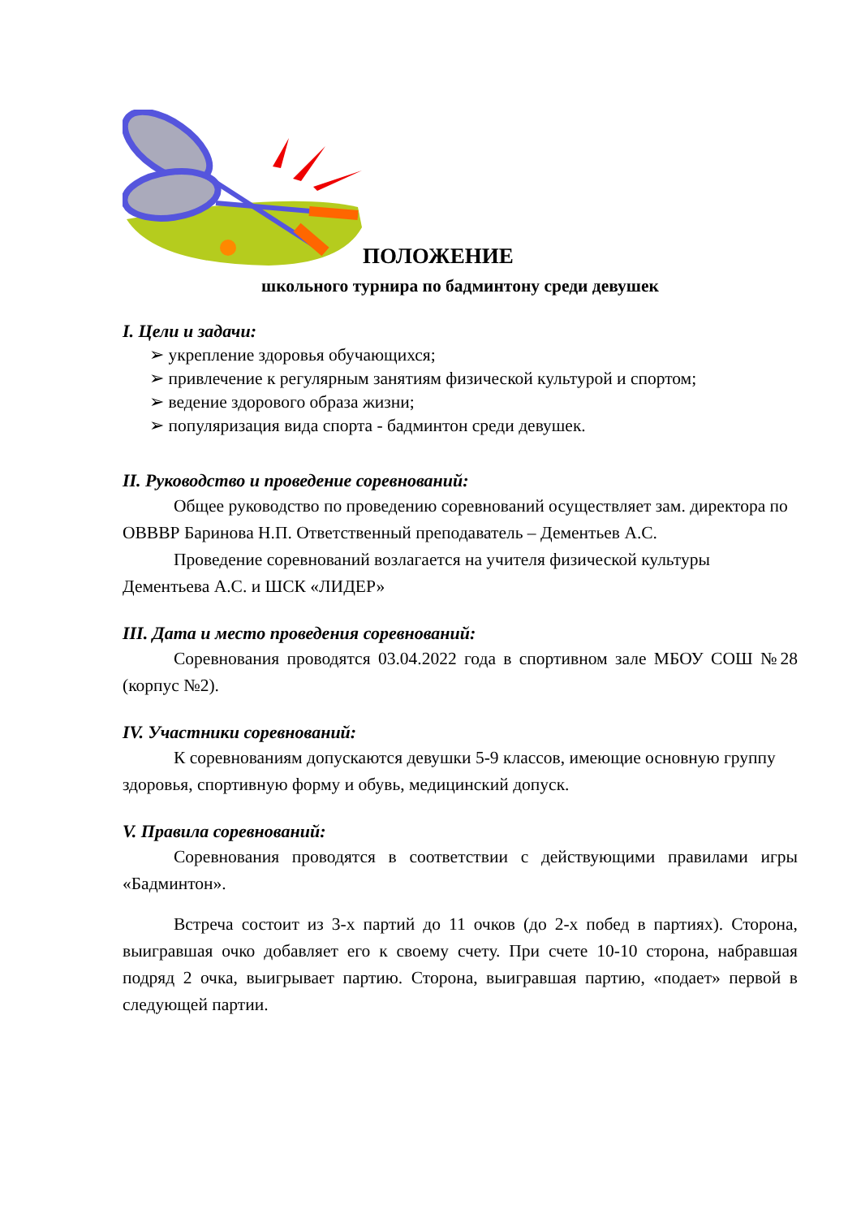ПОЛОЖЕНИЕ
школьного турнира по бадминтону среди девушек
I. Цели и задачи:
➢ укрепление здоровья обучающихся;
➢ привлечение к регулярным занятиям физической культурой и спортом;
➢ ведение здорового образа жизни;
➢ популяризация вида спорта - бадминтон среди девушек.
II. Руководство и проведение соревнований:
Общее руководство по проведению соревнований осуществляет зам. директора по ОВВВР Баринова Н.П. Ответственный преподаватель – Дементьев А.С.
Проведение соревнований возлагается на учителя физической культуры Дементьева А.С. и ШСК «ЛИДЕР»
III. Дата и место проведения соревнований:
Соревнования проводятся 03.04.2022 года в спортивном зале МБОУ СОШ №28 (корпус №2).
IV. Участники соревнований:
К соревнованиям допускаются девушки 5-9 классов, имеющие основную группу здоровья, спортивную форму и обувь, медицинский допуск.
V. Правила соревнований:
Соревнования проводятся в соответствии с действующими правилами игры «Бадминтон».
Встреча состоит из 3-х партий до 11 очков (до 2-х побед в партиях). Сторона, выигравшая очко добавляет его к своему счету. При счете 10-10 сторона, набравшая подряд 2 очка, выигрывает партию. Сторона, выигравшая партию, «подает» первой в следующей партии.